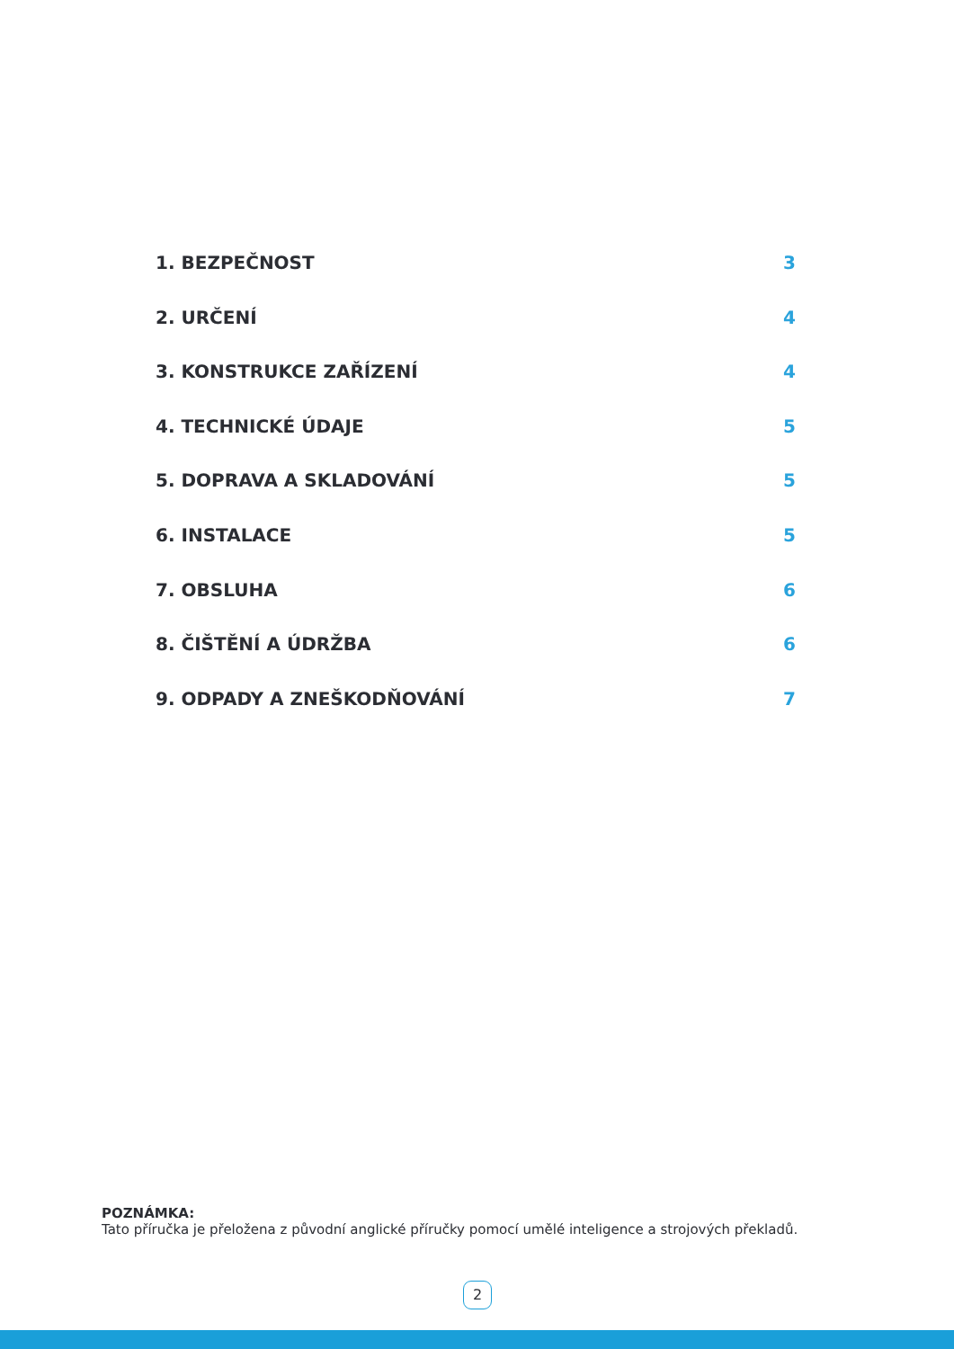1. BEZPEČNOST 3
2. URČENÍ 4
3. KONSTRUKCE ZAŘÍZENÍ 4
4. TECHNICKÉ ÚDAJE 5
5. DOPRAVA A SKLADOVÁNÍ 5
6. INSTALACE 5
7. OBSLUHA 6
8. ČIŠTĚNÍ A ÚDRŽBA 6
9. ODPADY A ZNEŠKODŇOVÁNÍ 7
POZNÁMKA:
Tato příručka je přeložena z původní anglické příručky pomocí umělé inteligence a strojových překladů.
2